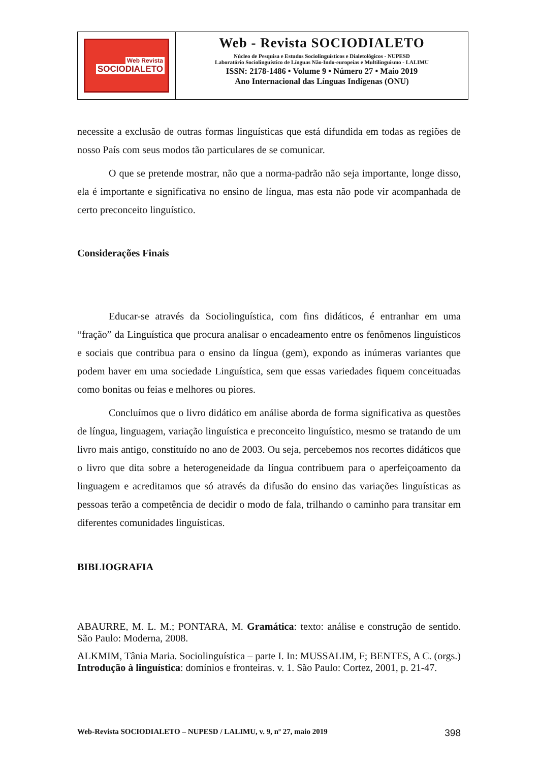Web Revista
SOCIODIALETO
Web - Revista SOCIODIALETO
Núcleo de Pesquisa e Estudos Sociolinguísticos e Dialetológicos - NUPESD
Laboratório Sociolinguístico de Línguas Não-Indo-europeias e Multilinguismo - LALIMU
ISSN: 2178-1486 • Volume 9 • Número 27 • Maio 2019
Ano Internacional das Línguas Indígenas (ONU)
necessite a exclusão de outras formas linguísticas que está difundida em todas as regiões de nosso País com seus modos tão particulares de se comunicar.
O que se pretende mostrar, não que a norma-padrão não seja importante, longe disso, ela é importante e significativa no ensino de língua, mas esta não pode vir acompanhada de certo preconceito linguístico.
Considerações Finais
Educar-se através da Sociolinguística, com fins didáticos, é entranhar em uma “fração” da Linguística que procura analisar o encadeamento entre os fenômenos linguísticos e sociais que contribua para o ensino da língua (gem), expondo as inúmeras variantes que podem haver em uma sociedade Linguística, sem que essas variedades fiquem conceituadas como bonitas ou feias e melhores ou piores.
Concluímos que o livro didático em análise aborda de forma significativa as questões de língua, linguagem, variação linguística e preconceito linguístico, mesmo se tratando de um livro mais antigo, constituído no ano de 2003. Ou seja, percebemos nos recortes didáticos que o livro que dita sobre a heterogeneidade da língua contribuem para o aperfeiçoamento da linguagem e acreditamos que só através da difusão do ensino das variações linguísticas as pessoas terão a competência de decidir o modo de fala, trilhando o caminho para transitar em diferentes comunidades linguísticas.
BIBLIOGRAFIA
ABAURRE, M. L. M.; PONTARA, M. Gramática: texto: análise e construção de sentido. São Paulo: Moderna, 2008.
ALKMIM, Tânia Maria. Sociolinguística – parte I. In: MUSSALIM, F; BENTES, A C. (orgs.) Introdução à linguística: domínios e fronteiras. v. 1. São Paulo: Cortez, 2001, p. 21-47.
Web-Revista SOCIODIALETO – NUPESD / LALIMU, v. 9, nº 27, maio 2019 398